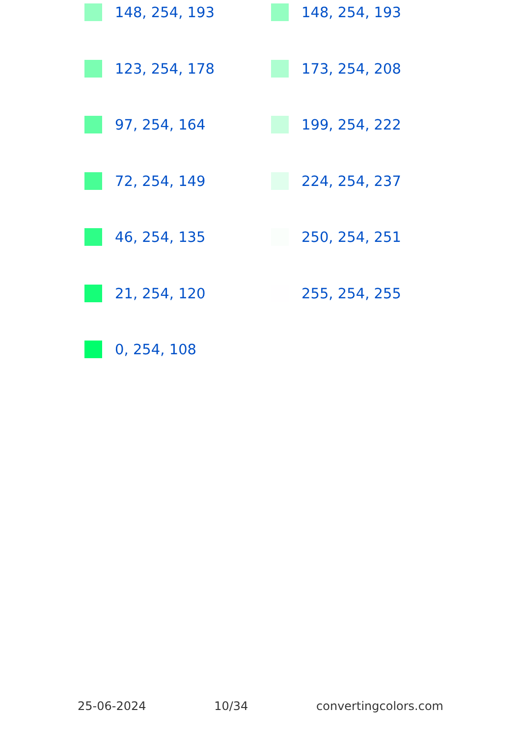148, 254, 193 148, 254, 193
123, 254, 178 173, 254, 208
97, 254, 164 199, 254, 222
72, 254, 149 224, 254, 237
46, 254, 135 250, 254, 251
21, 254, 120 255, 254, 255
0, 254, 108
25-06-2024 10/34 convertingcolors.com